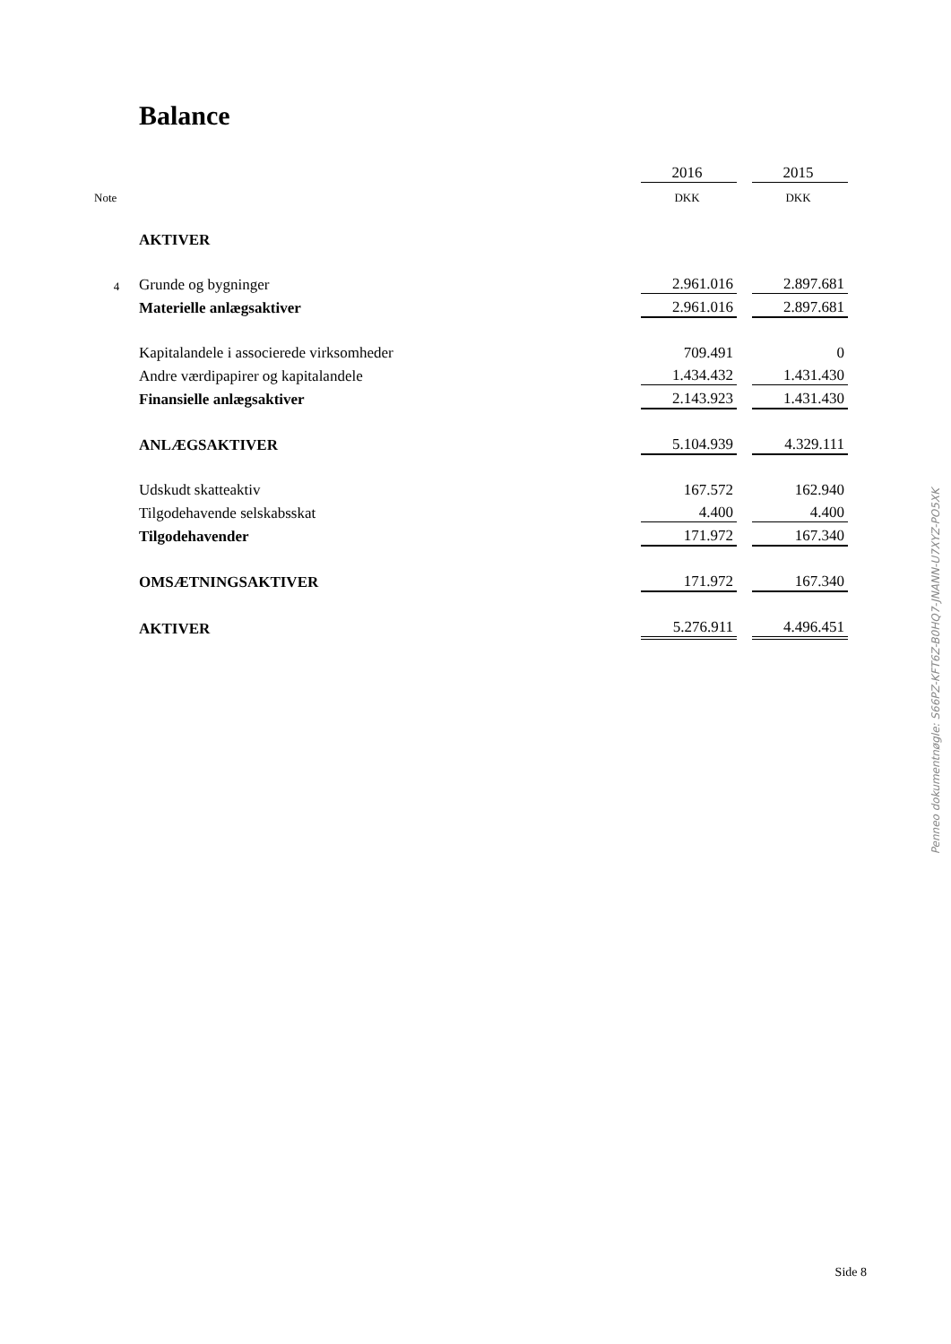Balance
| | | 2016 | | 2015 |
| Note | | DKK | | DKK |
| | AKTIVER | | | |
| 4 | Grunde og bygninger | 2.961.016 | | 2.897.681 |
| | Materielle anlægsaktiver | 2.961.016 | | 2.897.681 |
| | Kapitalandele i associerede virksomheder | 709.491 | | 0 |
| | Andre værdipapirer og kapitalandele | 1.434.432 | | 1.431.430 |
| | Finansielle anlægsaktiver | 2.143.923 | | 1.431.430 |
| | ANLÆGSAKTIVER | 5.104.939 | | 4.329.111 |
| | Udskudt skatteaktiv | 167.572 | | 162.940 |
| | Tilgodehavende selskabsskat | 4.400 | | 4.400 |
| | Tilgodehavender | 171.972 | | 167.340 |
| | OMSÆTNINGSAKTIVER | 171.972 | | 167.340 |
| | AKTIVER | 5.276.911 | | 4.496.451 |
Penneo dokumentnøgle: S66PZ-KFT6Z-B0HQ7-JNANN-U7XYZ-PO5XK
Side 8